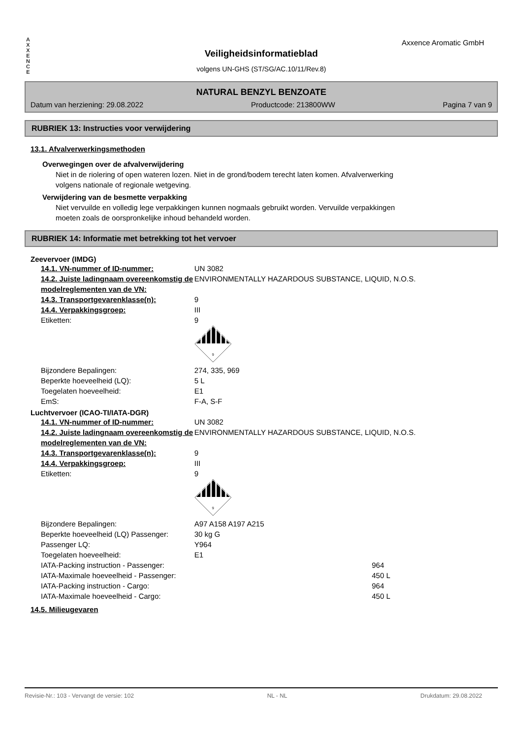A X X E N C E
Axxence Aromatic GmbH
Veiligheidsinformatieblad
volgens UN-GHS (ST/SG/AC.10/11/Rev.8)
NATURAL BENZYL BENZOATE
Datum van herziening: 29.08.2022 Productcode: 213800WW Pagina 7 van 9
RUBRIEK 13: Instructies voor verwijdering
13.1. Afvalverwerkingsmethoden
Overwegingen over de afvalverwijdering
Niet in de riolering of open wateren lozen. Niet in de grond/bodem terecht laten komen. Afvalverwerking
volgens nationale of regionale wetgeving.
Verwijdering van de besmette verpakking
Niet vervuilde en volledig lege verpakkingen kunnen nogmaals gebruikt worden. Vervuilde verpakkingen
moeten zoals de oorspronkelijke inhoud behandeld worden.
RUBRIEK 14: Informatie met betrekking tot het vervoer
Zeevervoer (IMDG)
| 14.1. VN-nummer of ID-nummer: | UN 3082 |
| 14.2. Juiste ladingnaam overeenkomstig de modelreglementen van de VN: | ENVIRONMENTALLY HAZARDOUS SUBSTANCE, LIQUID, N.O.S. |
| 14.3. Transportgevarenklasse(n): | 9 |
| 14.4. Verpakkingsgroep: | III |
| Etiketten: | 9 9 |
| Bijzondere Bepalingen: | 274, 335, 969 |
| Beperkte hoeveelheid (LQ): | 5 L |
| Toegelaten hoeveelheid: | E1 |
| EmS: | F-A, S-F |
Luchtvervoer (ICAO-TI/IATA-DGR)
| 14.1. VN-nummer of ID-nummer: | UN 3082 | |
| 14.2. Juiste ladingnaam overeenkomstig de modelreglementen van de VN: | ENVIRONMENTALLY HAZARDOUS SUBSTANCE, LIQUID, N.O.S. | |
| 14.3. Transportgevarenklasse(n): | 9 | |
| 14.4. Verpakkingsgroep: | III | |
| Etiketten: | 9 9 | |
| Bijzondere Bepalingen: | A97 A158 A197 A215 | |
| Beperkte hoeveelheid (LQ) Passenger: | 30 kg G | |
| Passenger LQ: | Y964 | |
| Toegelaten hoeveelheid: | E1 | |
| IATA-Packing instruction - Passenger: | | 964 |
| IATA-Maximale hoeveelheid - Passenger: | | 450 L |
| IATA-Packing instruction - Cargo: | | 964 |
| IATA-Maximale hoeveelheid - Cargo: | | 450 L |
14.5. Milieugevaren
Revisie-Nr.: 103 - Vervangt de versie: 102 NL - NL Drukdatum: 29.08.2022